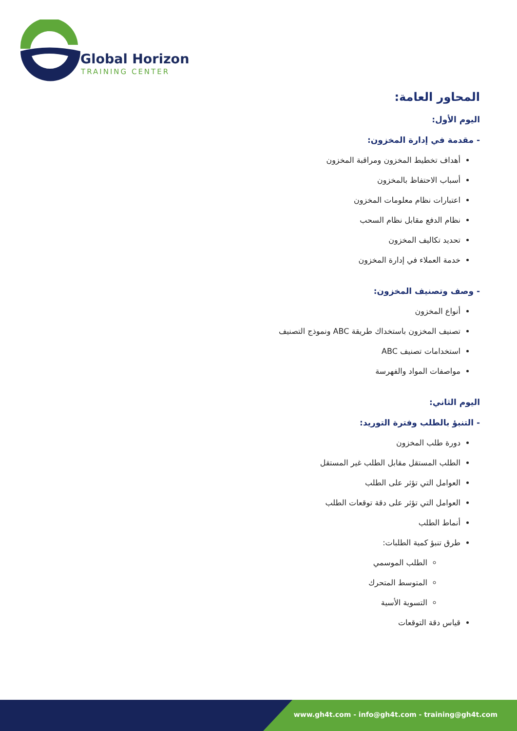Global Horizon
TRAINING CENTER
المحاور العامة:
اليوم الأول:
- مقدمة في إدارة المخزون:
أهداف تخطيط المخزون ومراقبة المخزون
أسباب الاحتفاظ بالمخزون
اعتبارات نظام معلومات المخزون
نظام الدفع مقابل نظام السحب
تحديد تكاليف المخزون
خدمة العملاء في إدارة المخزون
- وصف وتصنيف المخزون:
أنواع المخزون
تصنيف المخزون باستخداك طريقة ABC ونموذج التصنيف
استخدامات تصنيف ABC
مواصفات المواد والفهرسة
اليوم الثاني:
- التنبؤ بالطلب وفترة التوريد:
دورة طلب المخزون
الطلب المستقل مقابل الطلب غير المستقل
العوامل التي تؤثر على الطلب
العوامل التي تؤثر على دقة توقعات الطلب
أنماط الطلب
طرق تنبؤ كمية الطلبات:
الطلب الموسمي
المتوسط المتحرك
التسوية الأسية
قياس دقة التوقعات
www.gh4t.com - info@gh4t.com - training@gh4t.com